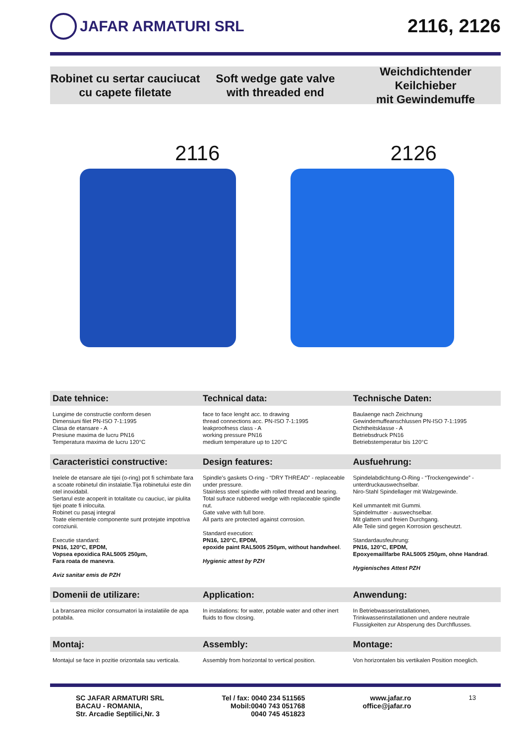JAFAR ARMATURI SRL
2116, 2126
Robinet cu sertar cauciucat
cu capete filetate
Soft wedge gate valve
with threaded end
Weichdichtender Keilchieber
mit Gewindemuffe
2116
2126
Date tehnice:
Technical data:
Technische Daten:
Lungime de constructie conform desen
Dimensiuni filet PN-ISO 7-1:1995
Clasa de etansare - A
Presiune maxima de lucru PN16
Temperatura maxima de lucru 120°C
face to face lenght acc. to drawing
thread connections acc. PN-ISO 7-1:1995
leakproofness class - A
working pressure PN16
medium temperature up to 120°C
Baulaenge nach Zeichnung
Gewindemuffeanschlussen PN-ISO 7-1:1995
Dichtheitsklasse - A
Betriebsdruck PN16
Betriebstemperatur bis 120°C
Caracteristici constructive:
Design features:
Ausfuehrung:
Inelele de etansare ale tijei (o-ring) pot fi schimbate fara a scoate robinetul din instalatie.Tija robinetului este din otel inoxidabil.
Sertarul este acoperit in totalitate cu cauciuc, iar piulita tijei poate fi inlocuita.
Robinet cu pasaj integral
Toate elementele componente sunt protejate impotriva coroziunii.
Executie standard:
PN16, 120°C, EPDM,
Vopsea epoxidica RAL5005 250µm,
Fara roata de manevra.
Aviz sanitar emis de PZH
Spindle’s gaskets O-ring - “DRY THREAD” - replaceable under pressure.
Stainless steel spindle with rolled thread and bearing.
Total sufrace rubbered wedge with replaceable spindle nut.
Gate valve with full bore.
All parts are protected against corrosion.
Standard execution:
PN16, 120°C, EPDM,
epoxide paint RAL5005 250µm, without handwheel.
Hygienic attest by PZH
Spindelabdichtung-O-Ring - “Trockengewinde” - unterdruckauswechselbar.
Niro-Stahl Spindellager mit Walzgewinde.
Keil ummantelt mit Gummi.
Spindelmutter - auswechselbar.
Mit glattem und freien Durchgang.
Alle Teile sind gegen Korrosion gescheutzt.
Standardausfeuhrung:
PN16, 120°C, EPDM,
Epoxyemaillfarbe RAL5005 250µm, ohne Handrad.
Hygienisches Attest PZH
Domenii de utilizare:
Application:
Anwendung:
La bransarea micilor consumatori la instalatiile de apa potabila.
In instalations: for water, potable water and other inert fluids to flow closing.
In Betriebwasserinstallationen,
Trinkwasserinstallationen und andere neutrale Flussigkeiten zur Absperung des Durchflusses.
Montaj:
Assembly:
Montage:
Montajul se face in pozitie orizontala sau verticala.
Assembly from horizontal to vertical position.
Von horizontalen bis vertikalen Position moeglich.
SC JAFAR ARMATURI SRL
BACAU - ROMANIA,
Str. Arcadie Septilici,Nr. 3
Tel / fax: 0040 234 511565
Mobil:0040 743 051768
0040 745 451823
www.jafar.ro
office@jafar.ro
13